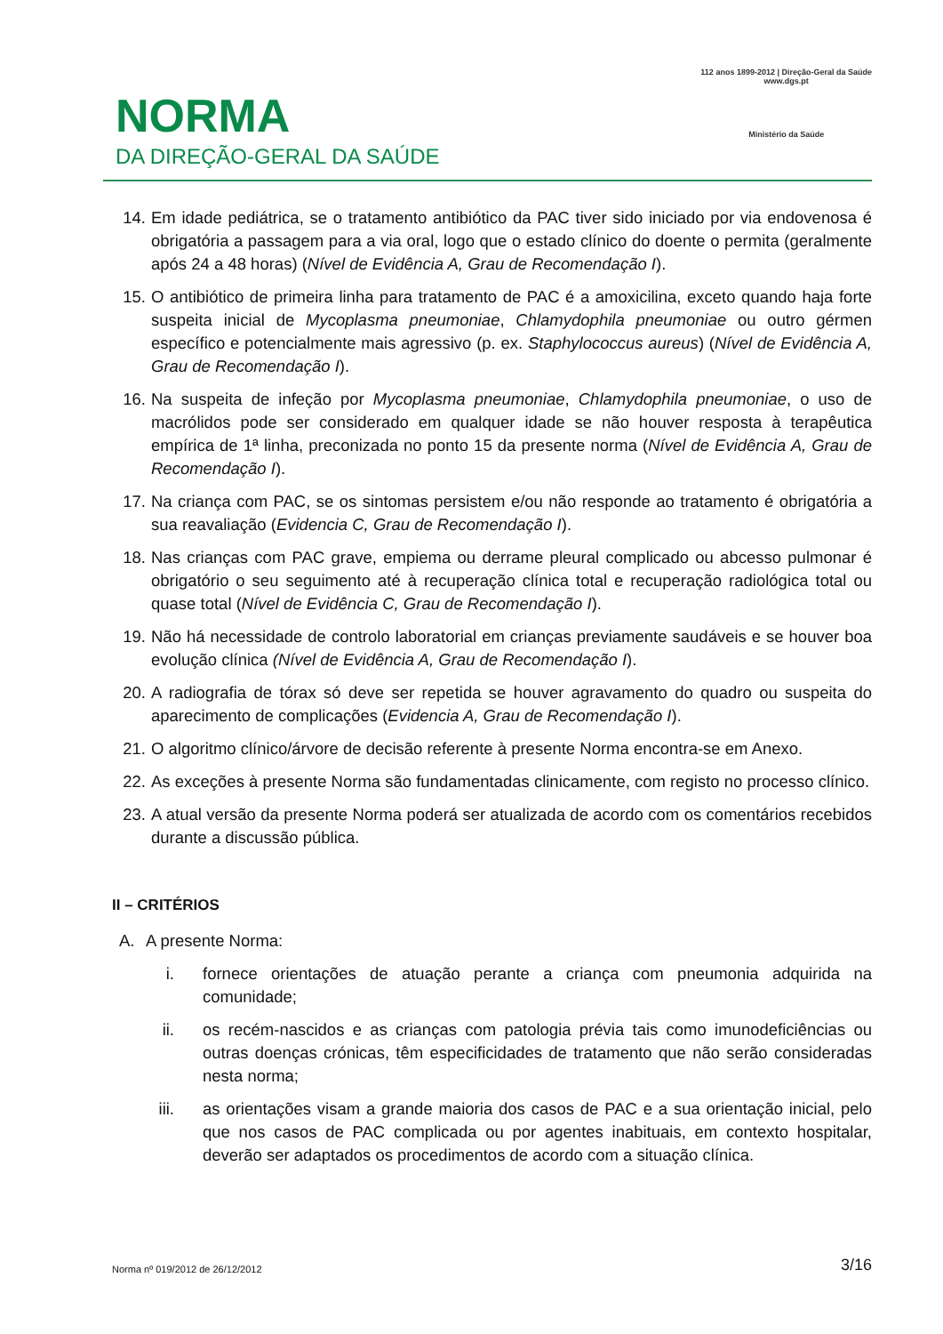NORMA
DA DIREÇÃO-GERAL DA SAÚDE
112 anos 1899-2012 | Direção-Geral da Saúde
www.dgs.pt
Ministério da Saúde
14. Em idade pediátrica, se o tratamento antibiótico da PAC tiver sido iniciado por via endovenosa é obrigatória a passagem para a via oral, logo que o estado clínico do doente o permita (geralmente após 24 a 48 horas) (Nível de Evidência A, Grau de Recomendação I).
15. O antibiótico de primeira linha para tratamento de PAC é a amoxicilina, exceto quando haja forte suspeita inicial de Mycoplasma pneumoniae, Chlamydophila pneumoniae ou outro gérmen específico e potencialmente mais agressivo (p. ex. Staphylococcus aureus) (Nível de Evidência A, Grau de Recomendação I).
16. Na suspeita de infeção por Mycoplasma pneumoniae, Chlamydophila pneumoniae, o uso de macrólidos pode ser considerado em qualquer idade se não houver resposta à terapêutica empírica de 1ª linha, preconizada no ponto 15 da presente norma (Nível de Evidência A, Grau de Recomendação I).
17. Na criança com PAC, se os sintomas persistem e/ou não responde ao tratamento é obrigatória a sua reavaliação (Evidencia C, Grau de Recomendação I).
18. Nas crianças com PAC grave, empiema ou derrame pleural complicado ou abcesso pulmonar é obrigatório o seu seguimento até à recuperação clínica total e recuperação radiológica total ou quase total (Nível de Evidência C, Grau de Recomendação I).
19. Não há necessidade de controlo laboratorial em crianças previamente saudáveis e se houver boa evolução clínica (Nível de Evidência A, Grau de Recomendação I).
20. A radiografia de tórax só deve ser repetida se houver agravamento do quadro ou suspeita do aparecimento de complicações (Evidencia A, Grau de Recomendação I).
21. O algoritmo clínico/árvore de decisão referente à presente Norma encontra-se em Anexo.
22. As exceções à presente Norma são fundamentadas clinicamente, com registo no processo clínico.
23. A atual versão da presente Norma poderá ser atualizada de acordo com os comentários recebidos durante a discussão pública.
II – CRITÉRIOS
A. A presente Norma:
i. fornece orientações de atuação perante a criança com pneumonia adquirida na comunidade;
ii. os recém-nascidos e as crianças com patologia prévia tais como imunodeficiências ou outras doenças crónicas, têm especificidades de tratamento que não serão consideradas nesta norma;
iii. as orientações visam a grande maioria dos casos de PAC e a sua orientação inicial, pelo que nos casos de PAC complicada ou por agentes inabituais, em contexto hospitalar, deverão ser adaptados os procedimentos de acordo com a situação clínica.
Norma nº 019/2012 de 26/12/2012 3/16